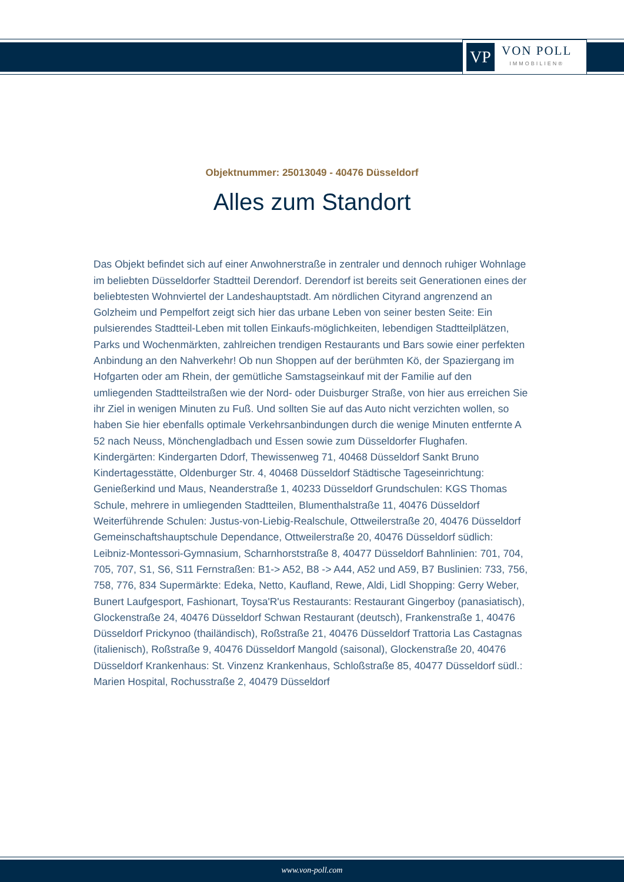VP
VON POLL
IMMOBILIEN®
Objektnummer: 25013049 - 40476 Düsseldorf
Alles zum Standort
Das Objekt befindet sich auf einer Anwohnerstraße in zentraler und dennoch ruhiger Wohnlage im beliebten Düsseldorfer Stadtteil Derendorf. Derendorf ist bereits seit Generationen eines der beliebtesten Wohnviertel der Landeshauptstadt. Am nördlichen Cityrand angrenzend an Golzheim und Pempelfort zeigt sich hier das urbane Leben von seiner besten Seite: Ein pulsierendes Stadtteil-Leben mit tollen Einkaufs-möglichkeiten, lebendigen Stadtteilplätzen, Parks und Wochenmärkten, zahlreichen trendigen Restaurants und Bars sowie einer perfekten Anbindung an den Nahverkehr! Ob nun Shoppen auf der berühmten Kö, der Spaziergang im Hofgarten oder am Rhein, der gemütliche Samstagseinkauf mit der Familie auf den umliegenden Stadtteilstraßen wie der Nord- oder Duisburger Straße, von hier aus erreichen Sie ihr Ziel in wenigen Minuten zu Fuß. Und sollten Sie auf das Auto nicht verzichten wollen, so haben Sie hier ebenfalls optimale Verkehrsanbindungen durch die wenige Minuten entfernte A 52 nach Neuss, Mönchengladbach und Essen sowie zum Düsseldorfer Flughafen. Kindergärten: Kindergarten Ddorf, Thewissenweg 71, 40468 Düsseldorf Sankt Bruno Kindertagesstätte, Oldenburger Str. 4, 40468 Düsseldorf Städtische Tageseinrichtung: Genießerkind und Maus, Neanderstraße 1, 40233 Düsseldorf Grundschulen: KGS Thomas Schule, mehrere in umliegenden Stadtteilen, Blumenthalstraße 11, 40476 Düsseldorf Weiterführende Schulen: Justus-von-Liebig-Realschule, Ottweilerstraße 20, 40476 Düsseldorf Gemeinschaftshauptschule Dependance, Ottweilerstraße 20, 40476 Düsseldorf südlich: Leibniz-Montessori-Gymnasium, Scharnhorststraße 8, 40477 Düsseldorf Bahnlinien: 701, 704, 705, 707, S1, S6, S11 Fernstraßen: B1-> A52, B8 -> A44, A52 und A59, B7 Buslinien: 733, 756, 758, 776, 834 Supermärkte: Edeka, Netto, Kaufland, Rewe, Aldi, Lidl Shopping: Gerry Weber, Bunert Laufgesport, Fashionart, Toysa'R'us Restaurants: Restaurant Gingerboy (panasiatisch), Glockenstraße 24, 40476 Düsseldorf Schwan Restaurant (deutsch), Frankenstraße 1, 40476 Düsseldorf Prickynoo (thailändisch), Roßstraße 21, 40476 Düsseldorf Trattoria Las Castagnas (italienisch), Roßstraße 9, 40476 Düsseldorf Mangold (saisonal), Glockenstraße 20, 40476 Düsseldorf Krankenhaus: St. Vinzenz Krankenhaus, Schloßstraße 85, 40477 Düsseldorf südl.: Marien Hospital, Rochusstraße 2, 40479 Düsseldorf
www.von-poll.com